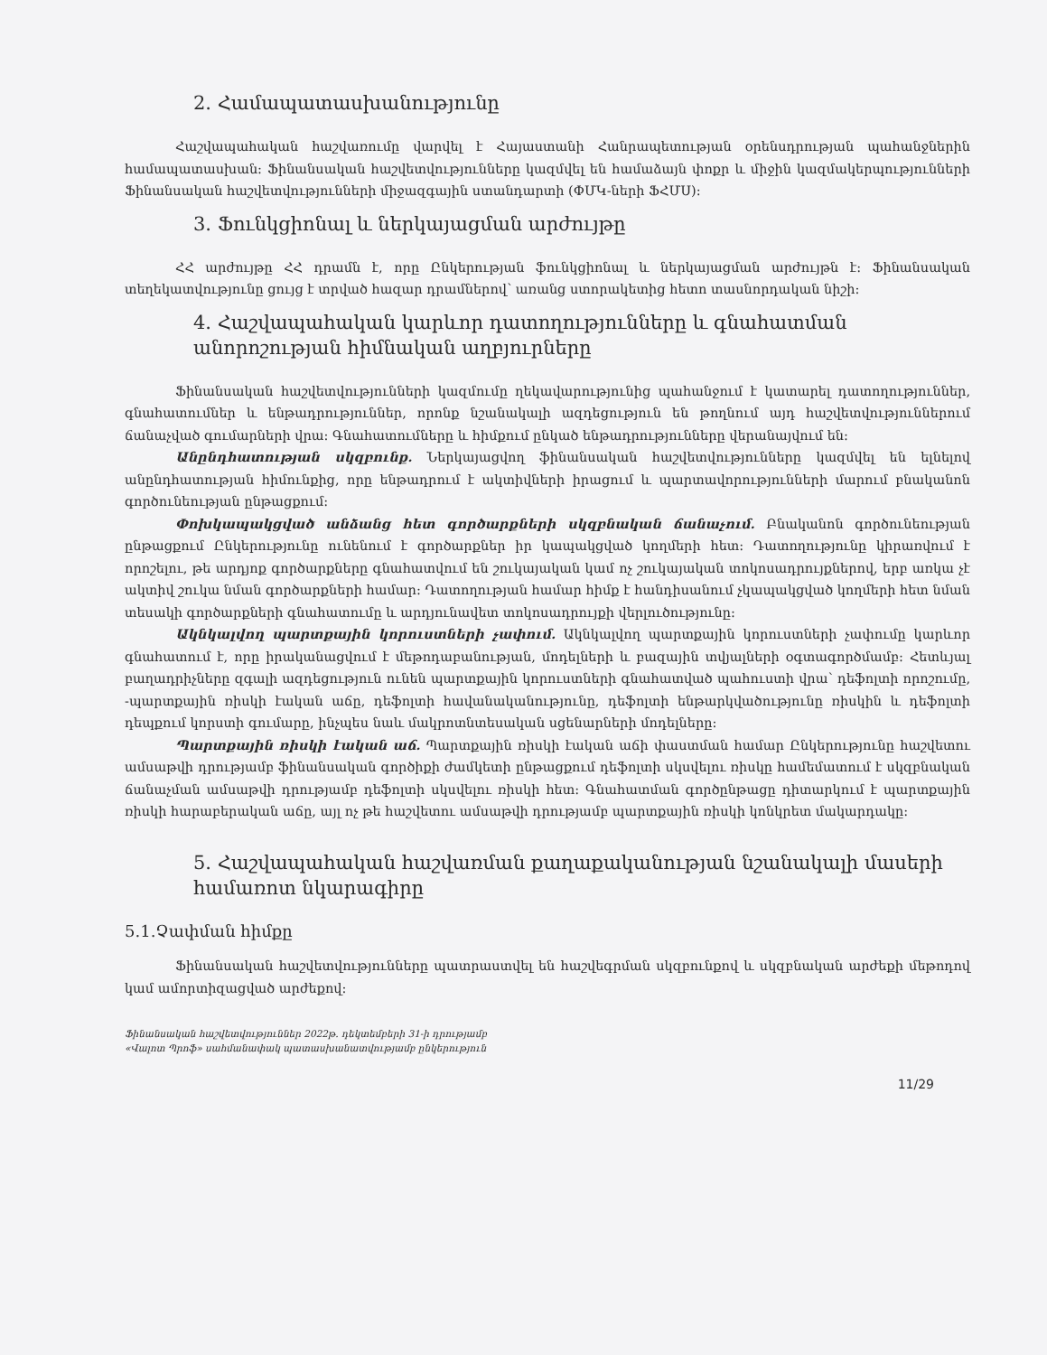2. Համապատասխանությունը
Հաշվապահական հաշվառումը վարվել է Հայաստանի Հանրապետության օրենսդրության պահանջներին համապատասխան: Ֆինանսական հաշվետվությունները կազմվել են համաձայն փոքր և միջին կազմակերպությունների Ֆինանսական հաշվետվությունների միջազգային ստանդարտի (ՓՄԿ-ների ՖՀՄՍ):
3. Ֆունկցիոնալ և ներկայացման արժույթը
ՀՀ արժույթը ՀՀ դրամն է, որը Ընկերության ֆունկցիոնալ և ներկայացման արժույթն է: Ֆինանսական տեղեկատվությունը ցույց է տրված հազար դրամներով՝ առանց ստորակետից հետո տասնորդական նիշի:
4. Հաշվապահական կարևոր դատողությունները և գնահատման անորոշության հիմնական աղբյուրները
Ֆինանսական հաշվետվությունների կազմումը ղեկավարությունից պահանջում է կատարել դատողություններ, գնահատումներ և ենթադրություններ, որոնք նշանակալի ազդեցություն են թողնում այդ հաշվետվություններում ճանաչված գումարների վրա: Գնահատումները և հիմքում ընկած ենթադրությունները վերանայվում են:
Անընդհատության սկզբունք. Ներկայացվող ֆինանսական հաշվետվությունները կազմվել են ելնելով անընդհատության հիմունքից, որը ենթադրում է ակտիվների իրացում և պարտավորությունների մարում բնականոն գործունեության ընթացքում:
Փոխկապակցված անձանց հետ գործարքների սկզբնական ճանաչում. Բնականոն գործունեության ընթացքում Ընկերությունը ունենում է գործարքներ իր կապակցված կողմերի հետ: Դատողությունը կիրառվում է որոշելու, թե արդյոք գործարքները գնահատվում են շուկայական կամ ոչ շուկայական տոկոսադրույքներով, երբ առկա չէ ակտիվ շուկա նման գործարքների համար: Դատողության համար հիմք է հանդիսանում չկապակցված կողմերի հետ նման տեսակի գործարքների գնահատումը և արդյունավետ տոկոսադրույքի վերլուծությունը:
Ակնկալվող պարտքային կորուստների չափում. Ակնկալվող պարտքային կորուստների չափումը կարևոր գնահատում է, որը իրականացվում է մեթոդաբանության, մոդելների և բազային տվյալների օգտագործմամբ: Հետևյալ բաղադրիչները զգալի ազդեցություն ունեն պարտքային կորուստների գնահատված պահուստի վրա՝ դեֆոլտի որոշումը, -պարտքային ռիսկի էական աճը, դեֆոլտի հավանականությունը, դեֆոլտի ենթարկվածությունը ռիսկին և դեֆոլտի դեպքում կորստի գումարը, ինչպես նաև մակրոտնտեսական սցենարների մոդելները:
Պարտքային ռիսկի էական աճ. Պարտքային ռիսկի էական աճի փաստման համար Ընկերությունը հաշվետու ամսաթվի դրությամբ ֆինանսական գործիքի ժամկետի ընթացքում դեֆոլտի սկսվելու ռիսկը համեմատում է սկզբնական ճանաչման ամսաթվի դրությամբ դեֆոլտի սկսվելու ռիսկի հետ: Գնահատման գործընթացը դիտարկում է պարտքային ռիսկի հարաբերական աճը, այլ ոչ թե հաշվետու ամսաթվի դրությամբ պարտքային ռիսկի կոնկրետ մակարդակը:
5. Հաշվապահական հաշվառման քաղաքականության նշանակալի մասերի համառոտ նկարագիրը
5.1.Չափման հիմքը
Ֆինանսական հաշվետվությունները պատրաստվել են հաշվեգրման սկզբունքով և սկզբնական արժեքի մեթոդով կամ ամորտիզացված արժեքով:
Ֆինանսական հաշվետվություններ 2022թ. դեկտեմբերի 31-ի դրությամբ
«Վալոտ Պրոֆ» սահմանափակ պատասխանատվությամբ ընկերություն
11/29